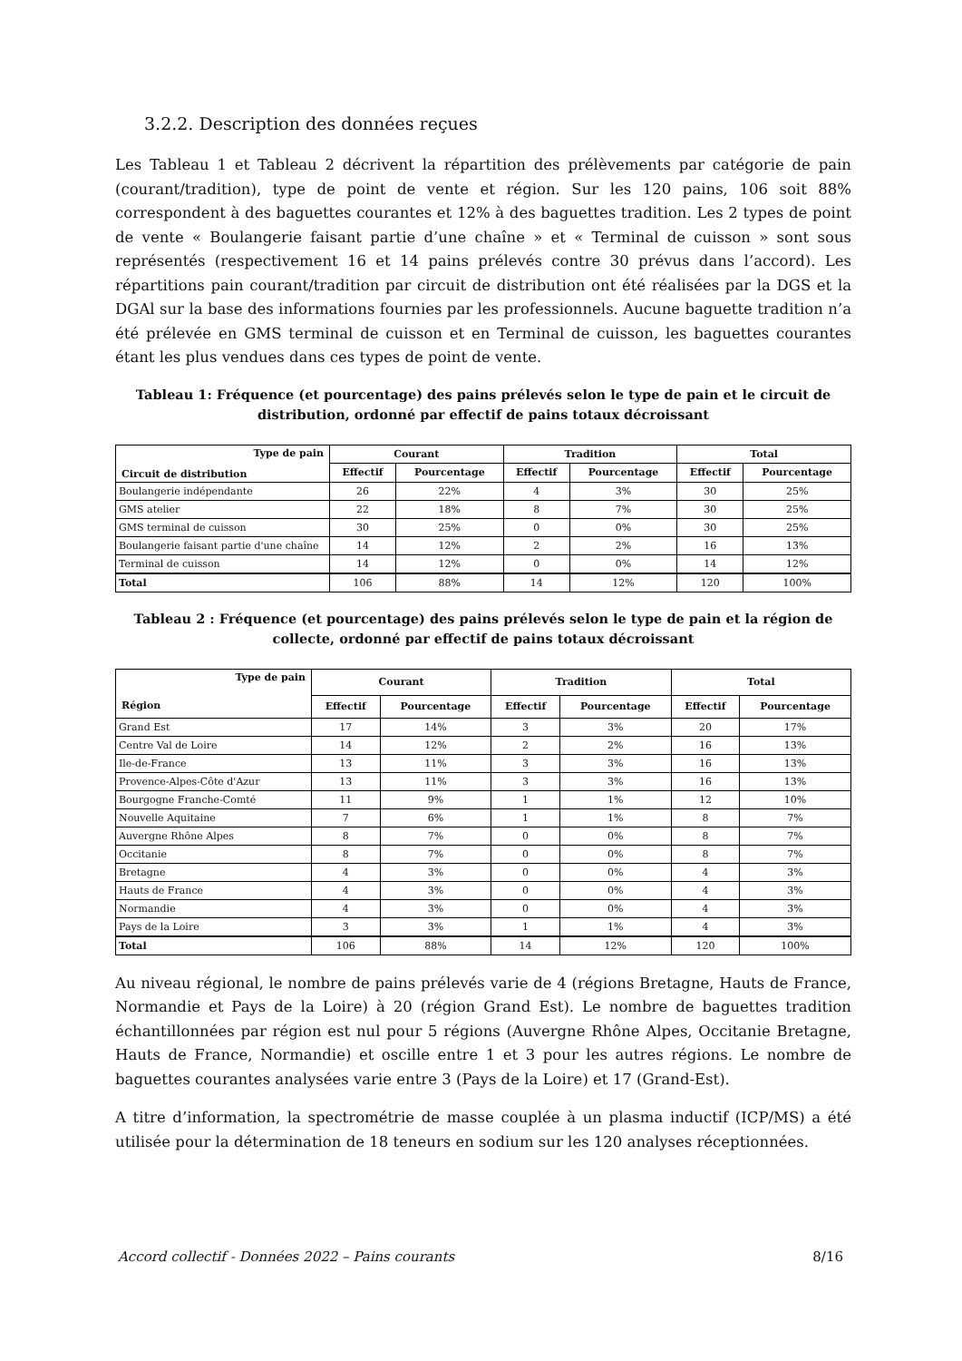3.2.2. Description des données reçues
Les Tableau 1 et Tableau 2 décrivent la répartition des prélèvements par catégorie de pain (courant/tradition), type de point de vente et région. Sur les 120 pains, 106 soit 88% correspondent à des baguettes courantes et 12% à des baguettes tradition. Les 2 types de point de vente « Boulangerie faisant partie d’une chaîne » et « Terminal de cuisson » sont sous représentés (respectivement 16 et 14 pains prélevés contre 30 prévus dans l’accord). Les répartitions pain courant/tradition par circuit de distribution ont été réalisées par la DGS et la DGAl sur la base des informations fournies par les professionnels. Aucune baguette tradition n’a été prélevée en GMS terminal de cuisson et en Terminal de cuisson, les baguettes courantes étant les plus vendues dans ces types de point de vente.
Tableau 1: Fréquence (et pourcentage) des pains prélevés selon le type de pain et le circuit de distribution, ordonné par effectif de pains totaux décroissant
| Type de pain Circuit de distribution | Courant | | Tradition | | Total | |
| --- | --- | --- | --- | --- | --- | --- |
| | Effectif | Pourcentage | Effectif | Pourcentage | Effectif | Pourcentage |
| Boulangerie indépendante | 26 | 22% | 4 | 3% | 30 | 25% |
| GMS atelier | 22 | 18% | 8 | 7% | 30 | 25% |
| GMS terminal de cuisson | 30 | 25% | 0 | 0% | 30 | 25% |
| Boulangerie faisant partie d'une chaîne | 14 | 12% | 2 | 2% | 16 | 13% |
| Terminal de cuisson | 14 | 12% | 0 | 0% | 14 | 12% |
| Total | 106 | 88% | 14 | 12% | 120 | 100% |
Tableau 2 : Fréquence (et pourcentage) des pains prélevés selon le type de pain et la région de collecte, ordonné par effectif de pains totaux décroissant
| Type de pain Région | Courant | | Tradition | | Total | |
| --- | --- | --- | --- | --- | --- | --- |
| | Effectif | Pourcentage | Effectif | Pourcentage | Effectif | Pourcentage |
| Grand Est | 17 | 14% | 3 | 3% | 20 | 17% |
| Centre Val de Loire | 14 | 12% | 2 | 2% | 16 | 13% |
| Ile-de-France | 13 | 11% | 3 | 3% | 16 | 13% |
| Provence-Alpes-Côte d'Azur | 13 | 11% | 3 | 3% | 16 | 13% |
| Bourgogne Franche-Comté | 11 | 9% | 1 | 1% | 12 | 10% |
| Nouvelle Aquitaine | 7 | 6% | 1 | 1% | 8 | 7% |
| Auvergne Rhône Alpes | 8 | 7% | 0 | 0% | 8 | 7% |
| Occitanie | 8 | 7% | 0 | 0% | 8 | 7% |
| Bretagne | 4 | 3% | 0 | 0% | 4 | 3% |
| Hauts de France | 4 | 3% | 0 | 0% | 4 | 3% |
| Normandie | 4 | 3% | 0 | 0% | 4 | 3% |
| Pays de la Loire | 3 | 3% | 1 | 1% | 4 | 3% |
| Total | 106 | 88% | 14 | 12% | 120 | 100% |
Au niveau régional, le nombre de pains prélevés varie de 4 (régions Bretagne, Hauts de France, Normandie et Pays de la Loire) à 20 (région Grand Est). Le nombre de baguettes tradition échantillonnées par région est nul pour 5 régions (Auvergne Rhône Alpes, Occitanie Bretagne, Hauts de France, Normandie) et oscille entre 1 et 3 pour les autres régions. Le nombre de baguettes courantes analysées varie entre 3 (Pays de la Loire) et 17 (Grand-Est).
A titre d’information, la spectrométrie de masse couplée à un plasma inductif (ICP/MS) a été utilisée pour la détermination de 18 teneurs en sodium sur les 120 analyses réceptionnées.
Accord collectif - Données 2022 – Pains courants 8/16